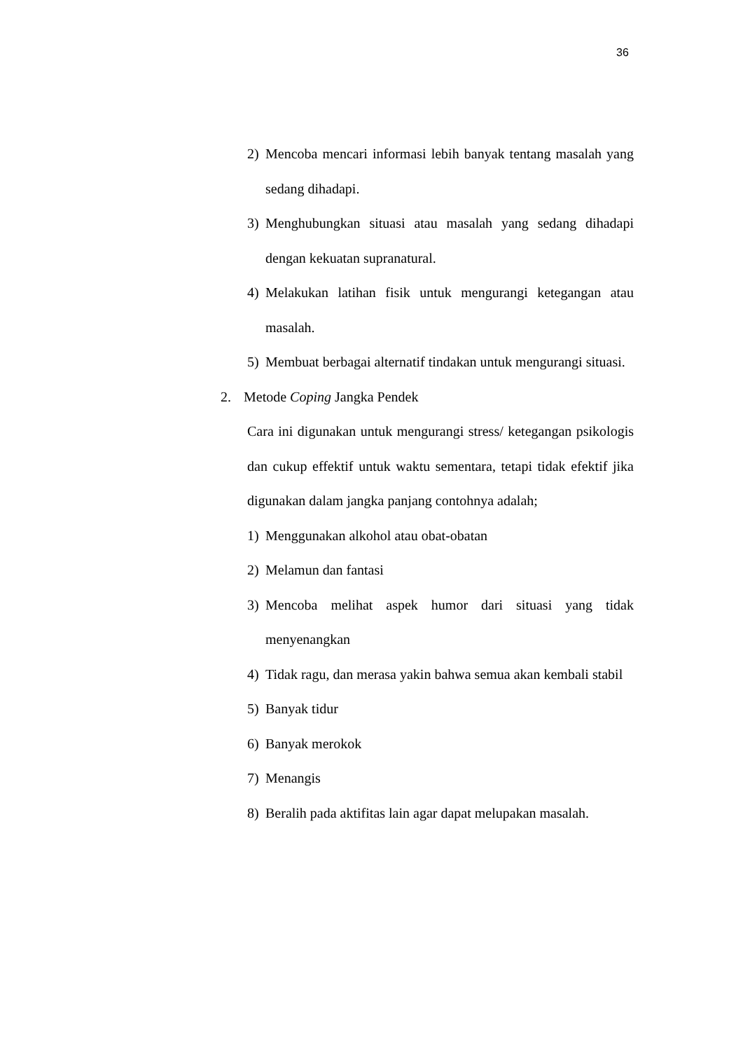36
2) Mencoba mencari informasi lebih banyak tentang masalah yang sedang dihadapi.
3) Menghubungkan situasi atau masalah yang sedang dihadapi dengan kekuatan supranatural.
4) Melakukan latihan fisik untuk mengurangi ketegangan atau masalah.
5) Membuat berbagai alternatif tindakan untuk mengurangi situasi.
2. Metode Coping Jangka Pendek
Cara ini digunakan untuk mengurangi stress/ ketegangan psikologis dan cukup effektif untuk waktu sementara, tetapi tidak efektif jika digunakan dalam jangka panjang contohnya adalah;
1) Menggunakan alkohol atau obat-obatan
2) Melamun dan fantasi
3) Mencoba melihat aspek humor dari situasi yang tidak menyenangkan
4) Tidak ragu, dan merasa yakin bahwa semua akan kembali stabil
5) Banyak tidur
6) Banyak merokok
7) Menangis
8) Beralih pada aktifitas lain agar dapat melupakan masalah.